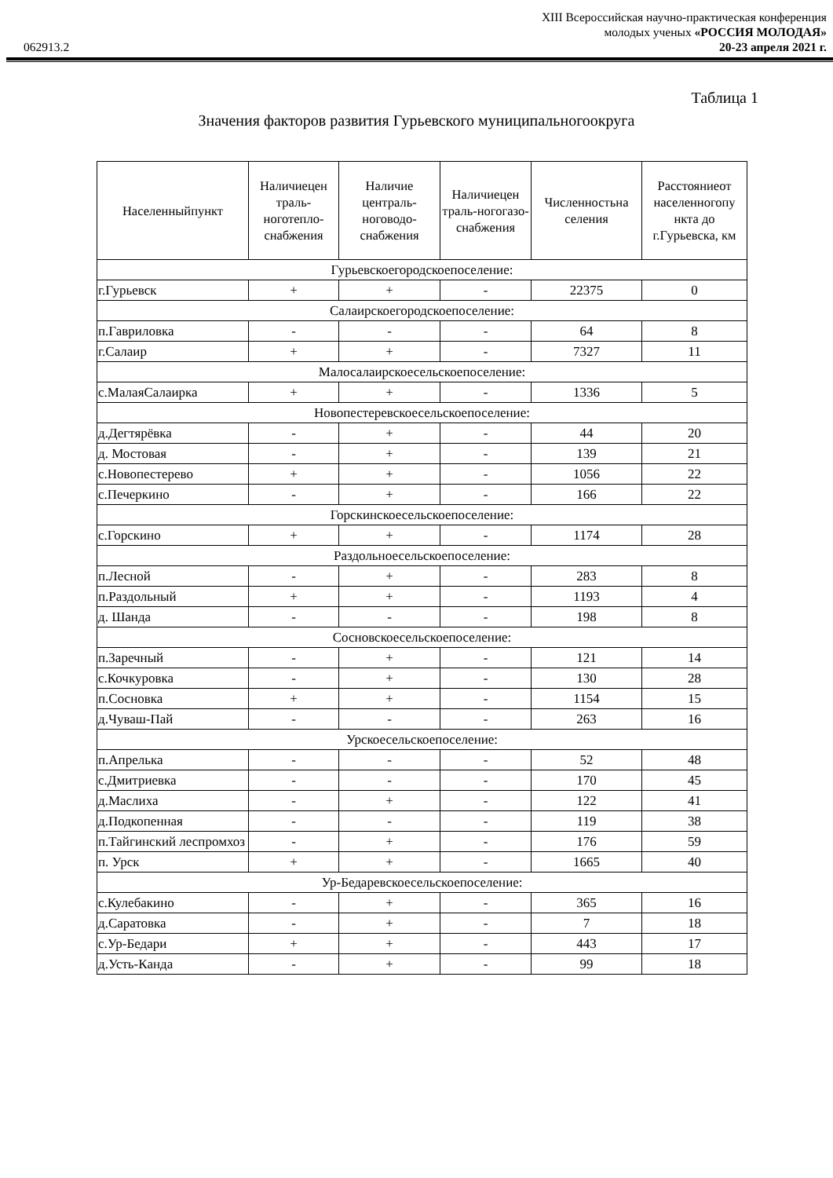XIII Всероссийская научно-практическая конференция
молодых ученых «РОССИЯ МОЛОДАЯ»
062913.2 20-23 апреля 2021 г.
Таблица 1
Значения факторов развития Гурьевского муниципальногоокруга
| Населенныйпункт | Наличиецен траль-ноготепло-снабжения | Наличие централь-ноговодо-снабжения | Наличиецен траль-ногогазо-снабжения | Численностьна селения | Расстояниеот населенногопу нкта до г.Гурьевска, км |
| --- | --- | --- | --- | --- | --- |
| Гурьевскоегородскоепоселение: | | | | | |
| г.Гурьевск | + | + | - | 22375 | 0 |
| Салаирскоегородскоепоселение: | | | | | |
| п.Гавриловка | - | - | - | 64 | 8 |
| г.Салаир | + | + | - | 7327 | 11 |
| Малосалаирскоесельскоепоселение: | | | | | |
| с.МалаяСалаирка | + | + | - | 1336 | 5 |
| Новопестеревскоесельскоепоселение: | | | | | |
| д.Дегтярёвка | - | + | - | 44 | 20 |
| д. Мостовая | - | + | - | 139 | 21 |
| с.Новопестерево | + | + | - | 1056 | 22 |
| с.Печеркино | - | + | - | 166 | 22 |
| Горскинскоесельскоепоселение: | | | | | |
| с.Горскино | + | + | - | 1174 | 28 |
| Раздольноесельскоепоселение: | | | | | |
| п.Лесной | - | + | - | 283 | 8 |
| п.Раздольный | + | + | - | 1193 | 4 |
| д. Шанда | - | - | - | 198 | 8 |
| Сосновскоесельскоепоселение: | | | | | |
| п.Заречный | - | + | - | 121 | 14 |
| с.Кочкуровка | - | + | - | 130 | 28 |
| п.Сосновка | + | + | - | 1154 | 15 |
| д.Чуваш-Пай | - | - | - | 263 | 16 |
| Урскоесельскоепоселение: | | | | | |
| п.Апрелька | - | - | - | 52 | 48 |
| с.Дмитриевка | - | - | - | 170 | 45 |
| д.Маслиха | - | + | - | 122 | 41 |
| д.Подкопенная | - | - | - | 119 | 38 |
| п.Тайгинский леспромхоз | - | + | - | 176 | 59 |
| п. Урск | + | + | - | 1665 | 40 |
| Ур-Бедаревскоесельскоепоселение: | | | | | |
| с.Кулебакино | - | + | - | 365 | 16 |
| д.Саратовка | - | + | - | 7 | 18 |
| с.Ур-Бедари | + | + | - | 443 | 17 |
| д.Усть-Канда | - | + | - | 99 | 18 |